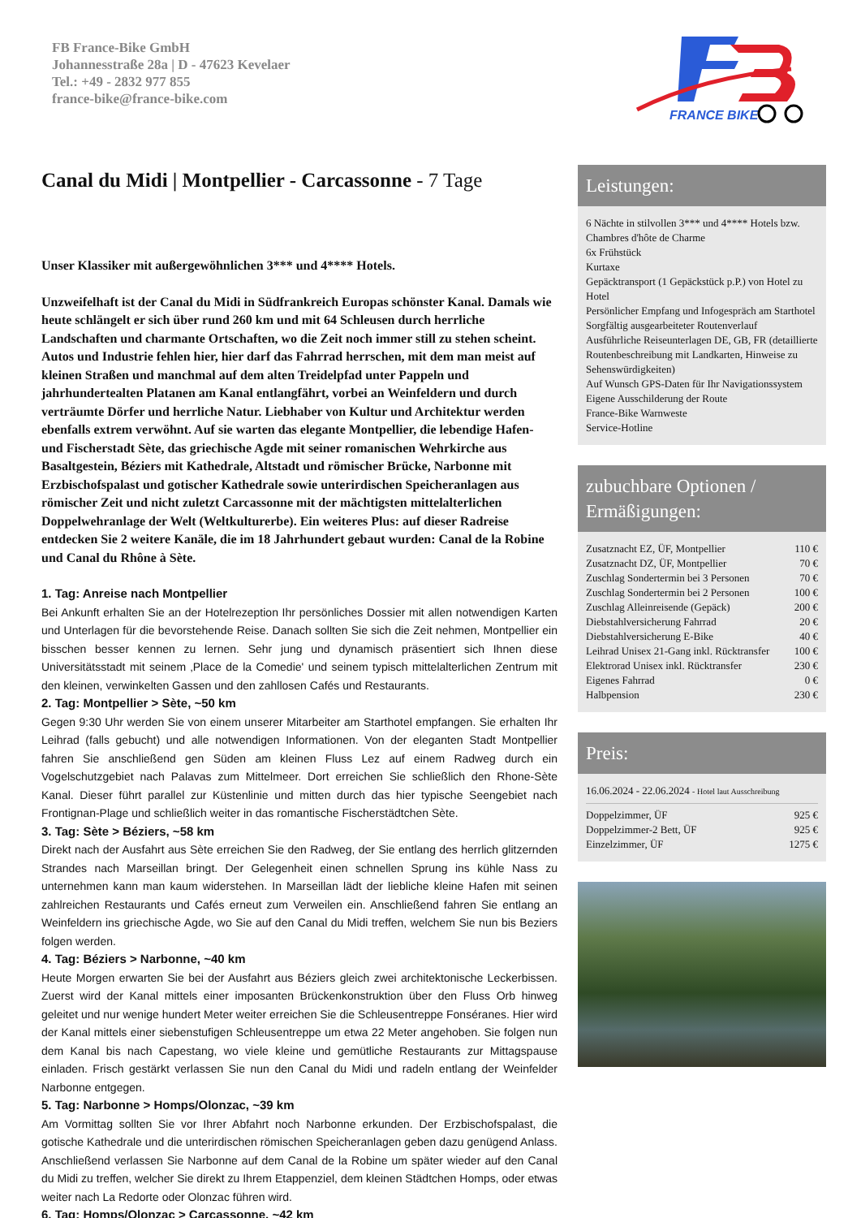FB France-Bike GmbH
Johannesstraße 28a | D - 47623 Kevelaer
Tel.: +49 - 2832 977 855
france-bike@france-bike.com
FRANCE BIKE
Canal du Midi | Montpellier - Carcassonne - 7 Tage
Unser Klassiker mit außergewöhnlichen 3*** und 4**** Hotels.
Unzweifelhaft ist der Canal du Midi in Südfrankreich Europas schönster Kanal. Damals wie heute schlängelt er sich über rund 260 km und mit 64 Schleusen durch herrliche Landschaften und charmante Ortschaften, wo die Zeit noch immer still zu stehen scheint. Autos und Industrie fehlen hier, hier darf das Fahrrad herrschen, mit dem man meist auf kleinen Straßen und manchmal auf dem alten Treidelpfad unter Pappeln und jahrhundertealten Platanen am Kanal entlangfährt, vorbei an Weinfeldern und durch verträumte Dörfer und herrliche Natur. Liebhaber von Kultur und Architektur werden ebenfalls extrem verwöhnt. Auf sie warten das elegante Montpellier, die lebendige Hafen- und Fischerstadt Sète, das griechische Agde mit seiner romanischen Wehrkirche aus Basaltgestein, Béziers mit Kathedrale, Altstadt und römischer Brücke, Narbonne mit Erzbischofspalast und gotischer Kathedrale sowie unterirdischen Speicheranlagen aus römischer Zeit und nicht zuletzt Carcassonne mit der mächtigsten mittelalterlichen Doppelwehranlage der Welt (Weltkulturerbe). Ein weiteres Plus: auf dieser Radreise entdecken Sie 2 weitere Kanäle, die im 18 Jahrhundert gebaut wurden: Canal de la Robine und Canal du Rhône à Sète.
1. Tag: Anreise nach Montpellier
Bei Ankunft erhalten Sie an der Hotelrezeption Ihr persönliches Dossier mit allen notwendigen Karten und Unterlagen für die bevorstehende Reise. Danach sollten Sie sich die Zeit nehmen, Montpellier ein bisschen besser kennen zu lernen. Sehr jung und dynamisch präsentiert sich Ihnen diese Universitätsstadt mit seinem ‚Place de la Comedie' und seinem typisch mittelalterlichen Zentrum mit den kleinen, verwinkelten Gassen und den zahllosen Cafés und Restaurants.
2. Tag: Montpellier > Sète, ~50 km
Gegen 9:30 Uhr werden Sie von einem unserer Mitarbeiter am Starthotel empfangen. Sie erhalten Ihr Leihrad (falls gebucht) und alle notwendigen Informationen. Von der eleganten Stadt Montpellier fahren Sie anschließend gen Süden am kleinen Fluss Lez auf einem Radweg durch ein Vogelschutzgebiet nach Palavas zum Mittelmeer. Dort erreichen Sie schließlich den Rhone-Sète Kanal. Dieser führt parallel zur Küstenlinie und mitten durch das hier typische Seengebiet nach Frontignan-Plage und schließlich weiter in das romantische Fischerstädtchen Sète.
3. Tag: Sète > Béziers, ~58 km
Direkt nach der Ausfahrt aus Sète erreichen Sie den Radweg, der Sie entlang des herrlich glitzernden Strandes nach Marseillan bringt. Der Gelegenheit einen schnellen Sprung ins kühle Nass zu unternehmen kann man kaum widerstehen. In Marseillan lädt der liebliche kleine Hafen mit seinen zahlreichen Restaurants und Cafés erneut zum Verweilen ein. Anschließend fahren Sie entlang an Weinfeldern ins griechische Agde, wo Sie auf den Canal du Midi treffen, welchem Sie nun bis Beziers folgen werden.
4. Tag: Béziers > Narbonne, ~40 km
Heute Morgen erwarten Sie bei der Ausfahrt aus Béziers gleich zwei architektonische Leckerbissen. Zuerst wird der Kanal mittels einer imposanten Brückenkonstruktion über den Fluss Orb hinweg geleitet und nur wenige hundert Meter weiter erreichen Sie die Schleusentreppe Fonséranes. Hier wird der Kanal mittels einer siebenstufigen Schleusentreppe um etwa 22 Meter angehoben. Sie folgen nun dem Kanal bis nach Capestang, wo viele kleine und gemütliche Restaurants zur Mittagspause einladen. Frisch gestärkt verlassen Sie nun den Canal du Midi und radeln entlang der Weinfelder Narbonne entgegen.
5. Tag: Narbonne > Homps/Olonzac, ~39 km
Am Vormittag sollten Sie vor Ihrer Abfahrt noch Narbonne erkunden. Der Erzbischofspalast, die gotische Kathedrale und die unterirdischen römischen Speicheranlagen geben dazu genügend Anlass. Anschließend verlassen Sie Narbonne auf dem Canal de la Robine um später wieder auf den Canal du Midi zu treffen, welcher Sie direkt zu Ihrem Etappenziel, dem kleinen Städtchen Homps, oder etwas weiter nach La Redorte oder Olonzac führen wird.
6. Tag: Homps/Olonzac > Carcassonne, ~42 km
Leistungen:
6 Nächte in stilvollen 3*** und 4**** Hotels bzw. Chambres d'hôte de Charme
6x Frühstück
Kurtaxe
Gepäcktransport (1 Gepäckstück p.P.) von Hotel zu Hotel
Persönlicher Empfang und Infogespräch am Starthotel
Sorgfältig ausgearbeiteter Routenverlauf
Ausführliche Reiseunterlagen DE, GB, FR (detaillierte Routenbeschreibung mit Landkarten, Hinweise zu Sehenswürdigkeiten)
Auf Wunsch GPS-Daten für Ihr Navigationssystem
Eigene Ausschilderung der Route
France-Bike Warnweste
Service-Hotline
zubuchbare Optionen / Ermäßigungen:
| Zusatznacht EZ, ÜF, Montpellier | 110 € |
| Zusatznacht DZ, ÜF, Montpellier | 70 € |
| Zuschlag Sondertermin bei 3 Personen | 70 € |
| Zuschlag Sondertermin bei 2 Personen | 100 € |
| Zuschlag Alleinreisende (Gepäck) | 200 € |
| Diebstahlversicherung Fahrrad | 20 € |
| Diebstahlversicherung E-Bike | 40 € |
| Leihrad Unisex 21-Gang inkl. Rücktransfer | 100 € |
| Elektrorad Unisex inkl. Rücktransfer | 230 € |
| Eigenes Fahrrad | 0 € |
| Halbpension | 230 € |
Preis:
16.06.2024 - 22.06.2024 - Hotel laut Ausschreibung
| Doppelzimmer, ÜF | 925 € |
| Doppelzimmer-2 Bett, ÜF | 925 € |
| Einzelzimmer, ÜF | 1275 € |